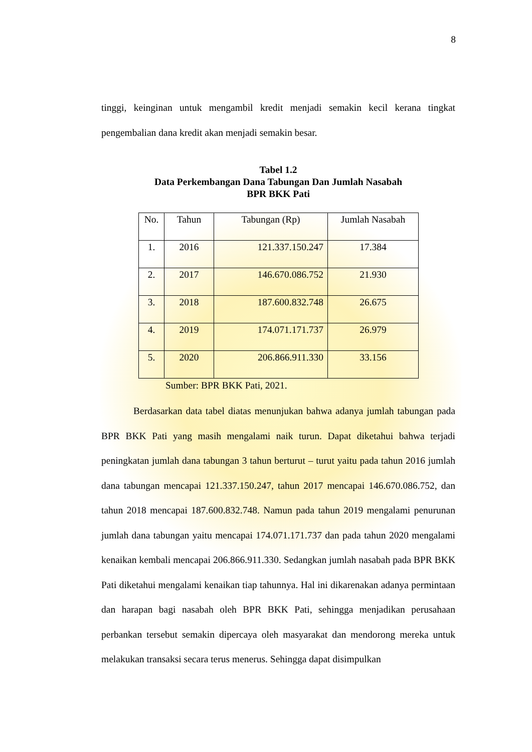8
tinggi, keinginan untuk mengambil kredit menjadi semakin kecil kerana tingkat pengembalian dana kredit akan menjadi semakin besar.
Tabel 1.2
Data Perkembangan Dana Tabungan Dan Jumlah Nasabah
BPR BKK Pati
| No. | Tahun | Tabungan (Rp) | Jumlah Nasabah |
| --- | --- | --- | --- |
| 1. | 2016 | 121.337.150.247 | 17.384 |
| 2. | 2017 | 146.670.086.752 | 21.930 |
| 3. | 2018 | 187.600.832.748 | 26.675 |
| 4. | 2019 | 174.071.171.737 | 26.979 |
| 5. | 2020 | 206.866.911.330 | 33.156 |
Sumber: BPR BKK Pati, 2021.
Berdasarkan data tabel diatas menunjukan bahwa adanya jumlah tabungan pada BPR BKK Pati yang masih mengalami naik turun. Dapat diketahui bahwa terjadi peningkatan jumlah dana tabungan 3 tahun berturut – turut yaitu pada tahun 2016 jumlah dana tabungan mencapai 121.337.150.247, tahun 2017 mencapai 146.670.086.752, dan tahun 2018 mencapai 187.600.832.748. Namun pada tahun 2019 mengalami penurunan jumlah dana tabungan yaitu mencapai 174.071.171.737 dan pada tahun 2020 mengalami kenaikan kembali mencapai 206.866.911.330. Sedangkan jumlah nasabah pada BPR BKK Pati diketahui mengalami kenaikan tiap tahunnya. Hal ini dikarenakan adanya permintaan dan harapan bagi nasabah oleh BPR BKK Pati, sehingga menjadikan perusahaan perbankan tersebut semakin dipercaya oleh masyarakat dan mendorong mereka untuk melakukan transaksi secara terus menerus. Sehingga dapat disimpulkan